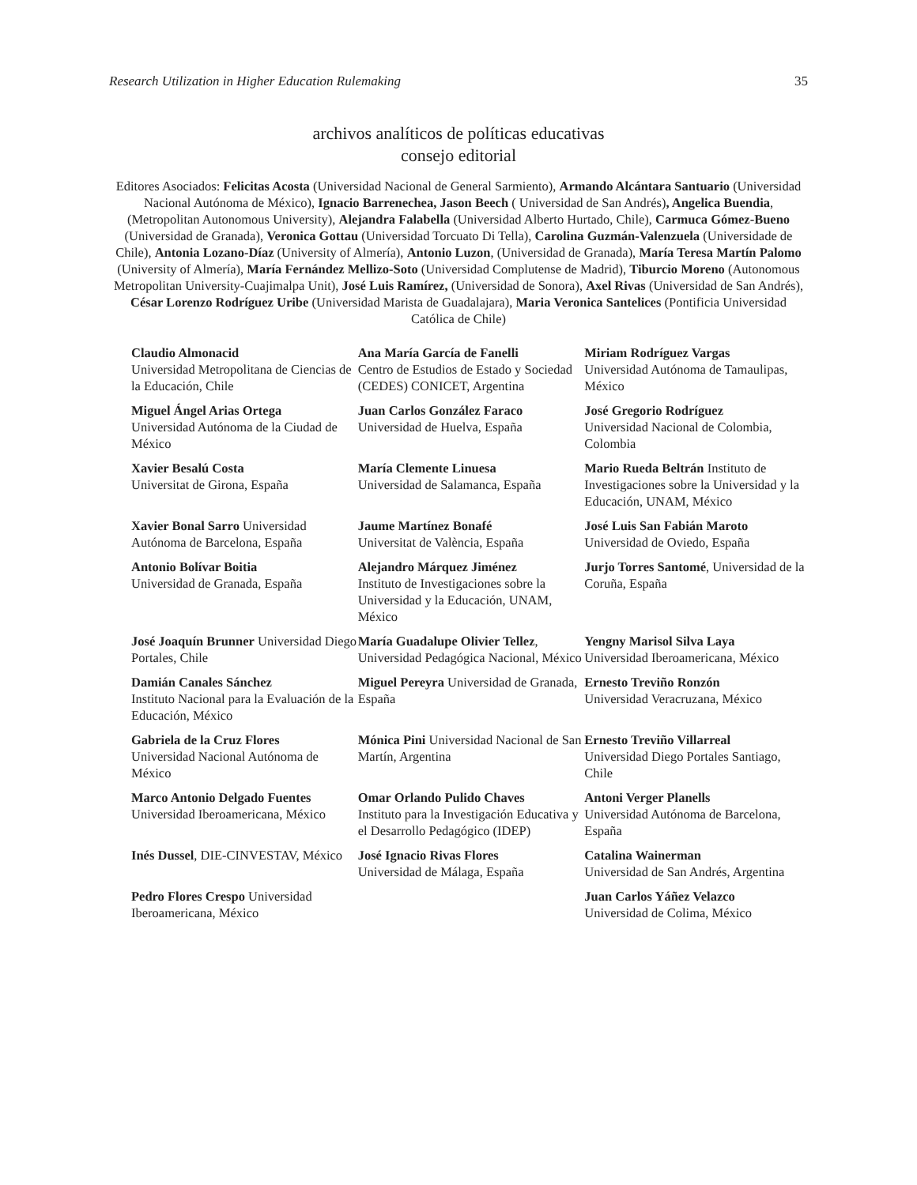Research Utilization in Higher Education Rulemaking 35
archivos analíticos de políticas educativas
consejo editorial
Editores Asociados: Felicitas Acosta (Universidad Nacional de General Sarmiento), Armando Alcántara Santuario (Universidad Nacional Autónoma de México), Ignacio Barrenechea, Jason Beech ( Universidad de San Andrés), Angelica Buendia, (Metropolitan Autonomous University), Alejandra Falabella (Universidad Alberto Hurtado, Chile), Carmuca Gómez-Bueno (Universidad de Granada), Veronica Gottau (Universidad Torcuato Di Tella), Carolina Guzmán-Valenzuela (Universidade de Chile), Antonia Lozano-Díaz (University of Almería), Antonio Luzon, (Universidad de Granada), María Teresa Martín Palomo (University of Almería), María Fernández Mellizo-Soto (Universidad Complutense de Madrid), Tiburcio Moreno (Autonomous Metropolitan University-Cuajimalpa Unit), José Luis Ramírez, (Universidad de Sonora), Axel Rivas (Universidad de San Andrés), César Lorenzo Rodríguez Uribe (Universidad Marista de Guadalajara), Maria Veronica Santelices (Pontificia Universidad Católica de Chile)
| Claudio Almonacid Universidad Metropolitana de Ciencias de la Educación, Chile | Ana María García de Fanelli Centro de Estudios de Estado y Sociedad (CEDES) CONICET, Argentina | Miriam Rodríguez Vargas Universidad Autónoma de Tamaulipas, México |
| Miguel Ángel Arias Ortega Universidad Autónoma de la Ciudad de México | Juan Carlos González Faraco Universidad de Huelva, España | José Gregorio Rodríguez Universidad Nacional de Colombia, Colombia |
| Xavier Besalú Costa Universitat de Girona, España | María Clemente Linuesa Universidad de Salamanca, España | Mario Rueda Beltrán Instituto de Investigaciones sobre la Universidad y la Educación, UNAM, México |
| Xavier Bonal Sarro Universidad Autónoma de Barcelona, España | Jaume Martínez Bonafé Universitat de València, España | José Luis San Fabián Maroto Universidad de Oviedo, España |
| Antonio Bolívar Boitia Universidad de Granada, España | Alejandro Márquez Jiménez Instituto de Investigaciones sobre la Universidad y la Educación, UNAM, México | Jurjo Torres Santomé , Universidad de la Coruña, España |
| José Joaquín Brunner Universidad Diego Portales, Chile | María Guadalupe Olivier Tellez , Universidad Pedagógica Nacional, México | Yengny Marisol Silva Laya Universidad Iberoamericana, México |
| Damián Canales Sánchez Instituto Nacional para la Evaluación de la Educación, México | Miguel Pereyra Universidad de Granada, España | Ernesto Treviño Ronzón Universidad Veracruzana, México |
| Gabriela de la Cruz Flores Universidad Nacional Autónoma de México | Mónica Pini Universidad Nacional de San Martín, Argentina | Ernesto Treviño Villarreal Universidad Diego Portales Santiago, Chile |
| Marco Antonio Delgado Fuentes Universidad Iberoamericana, México | Omar Orlando Pulido Chaves Instituto para la Investigación Educativa y el Desarrollo Pedagógico (IDEP) | Antoni Verger Planells Universidad Autónoma de Barcelona, España |
| Inés Dussel , DIE-CINVESTAV, México | José Ignacio Rivas Flores Universidad de Málaga, España | Catalina Wainerman Universidad de San Andrés, Argentina |
| Pedro Flores Crespo Universidad Iberoamericana, México | | Juan Carlos Yáñez Velazco Universidad de Colima, México |